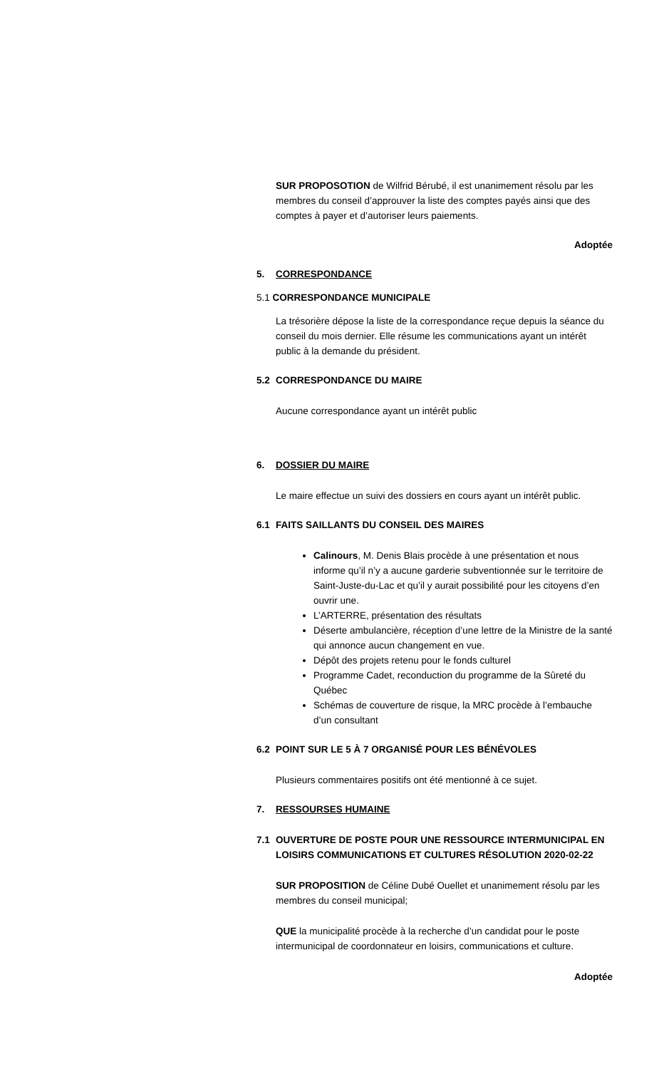SUR PROPOSOTION de Wilfrid Bérubé, il est unanimement résolu par les membres du conseil d’approuver la liste des comptes payés ainsi que des comptes à payer et d’autoriser leurs paiements.
Adoptée
5. CORRESPONDANCE
5.1 CORRESPONDANCE MUNICIPALE
La trésorière dépose la liste de la correspondance reçue depuis la séance du conseil du mois dernier. Elle résume les communications ayant un intérêt public à la demande du président.
5.2 CORRESPONDANCE DU MAIRE
Aucune correspondance ayant un intérêt public
6. DOSSIER DU MAIRE
Le maire effectue un suivi des dossiers en cours ayant un intérêt public.
6.1 FAITS SAILLANTS DU CONSEIL DES MAIRES
Calinours, M. Denis Blais procède à une présentation et nous informe qu’il n’y a aucune garderie subventionnée sur le territoire de Saint-Juste-du-Lac et qu’il y aurait possibilité pour les citoyens d’en ouvrir une.
L’ARTERRE, présentation des résultats
Déserte ambulancière, réception d’une lettre de la Ministre de la santé qui annonce aucun changement en vue.
Dépôt des projets retenu pour le fonds culturel
Programme Cadet, reconduction du programme de la Sûreté du Québec
Schémas de couverture de risque, la MRC procède à l’embauche d’un consultant
6.2 POINT SUR LE 5 À 7 ORGANISÉ POUR LES BÉNÉVOLES
Plusieurs commentaires positifs ont été mentionné à ce sujet.
7. RESSOURSES HUMAINE
7.1 OUVERTURE DE POSTE POUR UNE RESSOURCE INTERMUNICIPAL EN LOISIRS COMMUNICATIONS ET CULTURES RÉSOLUTION 2020-02-22
SUR PROPOSITION de Céline Dubé Ouellet et unanimement résolu par les membres du conseil municipal;
QUE la municipalité procède à la recherche d’un candidat pour le poste intermunicipal de coordonnateur en loisirs, communications et culture.
Adoptée